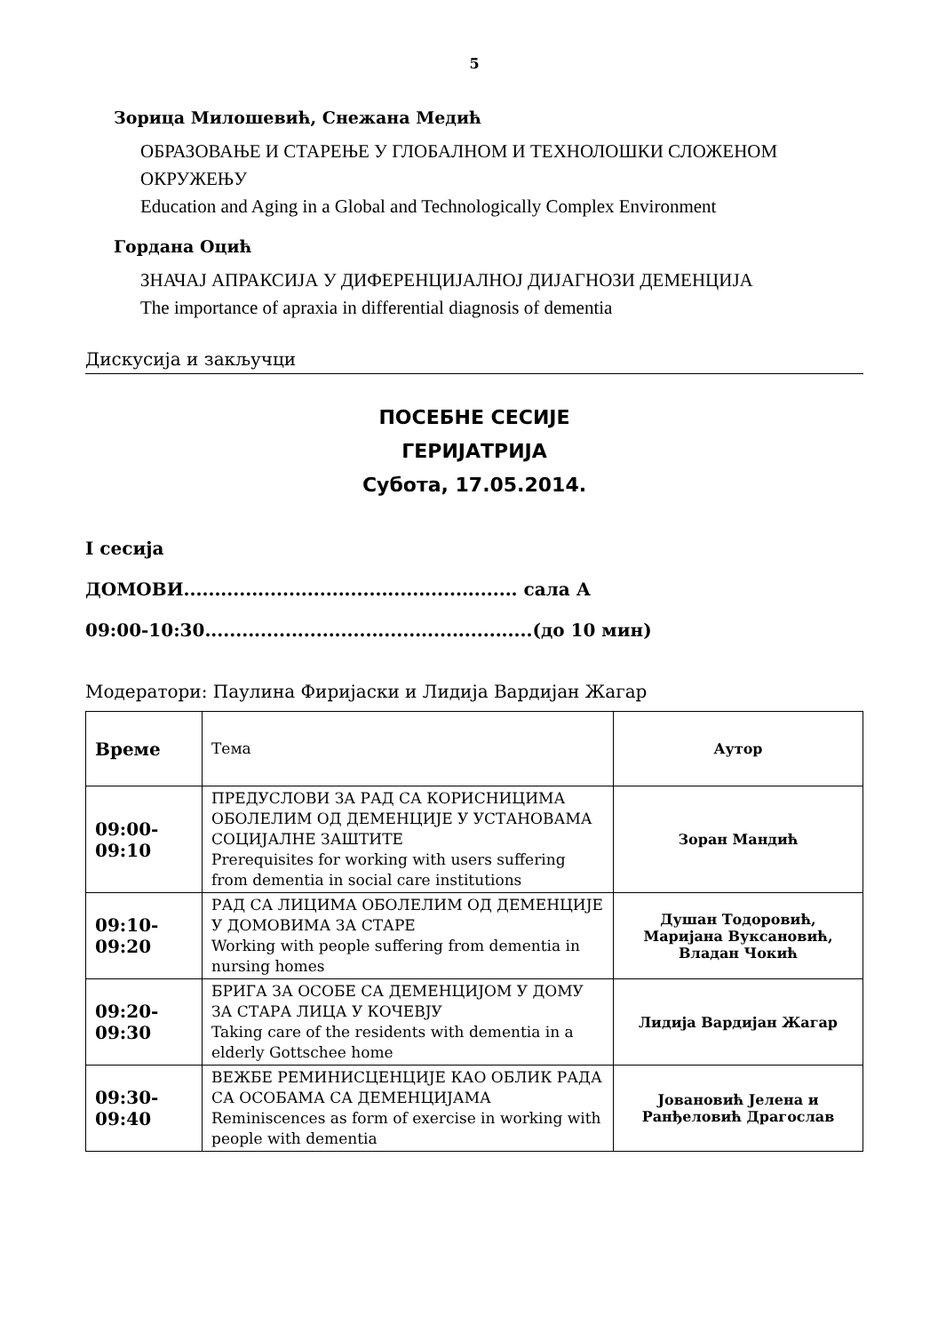5
Зорица Милошевић, Снежана Медић
ОБРАЗОВАЊЕ И СТАРЕЊЕ У ГЛОБАЛНОМ И ТЕХНОЛОШКИ СЛОЖЕНОМ ОКРУЖЕЊУ
Education and Aging in a Global and Technologically Complex Environment
Гордана Оцић
ЗНАЧАЈ АПРАКСИЈА У ДИФЕРЕНЦИЈАЛНОЈ ДИЈАГНОЗИ ДЕМЕНЦИЈА
The importance of apraxia in differential diagnosis of dementia
Дискусија и закључци
ПОСЕБНЕ СЕСИЈЕ
ГЕРИЈАТРИЈА
Субота, 17.05.2014.
I сесија
ДОМОВИ...................................................... сала А
09:00-10:30.....................................................(до 10 мин)
Модератори: Паулина Фиријаски и Лидија Вардијан Жагар
| Време | Тема | Аутор |
| 09:00- 09:10 | ПРЕДУСЛОВИ ЗА РАД СА КОРИСНИЦИМА ОБОЛЕЛИМ ОД ДЕМЕНЦИЈЕ У УСТАНОВАМА СОЦИЈАЛНЕ ЗАШТИТЕ Prerequisites for working with users suffering from dementia in social care institutions | Зоран Мандић |
| 09:10- 09:20 | РАД СА ЛИЦИМА ОБОЛЕЛИМ ОД ДЕМЕНЦИЈЕ У ДОМОВИМА ЗА СТАРЕ Working with people suffering from dementia in nursing homes | Душан Тодоровић, Маријана Вуксановић, Владан Чокић |
| 09:20- 09:30 | БРИГА ЗА ОСОБЕ СА ДЕМЕНЦИЈОМ У ДОМУ ЗА СТАРА ЛИЦА У КОЧЕВЈУ Taking care of the residents with dementia in a elderly Gottschee home | Лидија Вардијан Жагар |
| 09:30- 09:40 | ВЕЖБЕ РЕМИНИСЦЕНЦИЈЕ КАО ОБЛИК РАДА СА ОСОБАМА СА ДЕМЕНЦИЈАМА Reminiscences as form of exercise in working with people with dementia | Јовановић Јелена и Ранђеловић Драгослав |